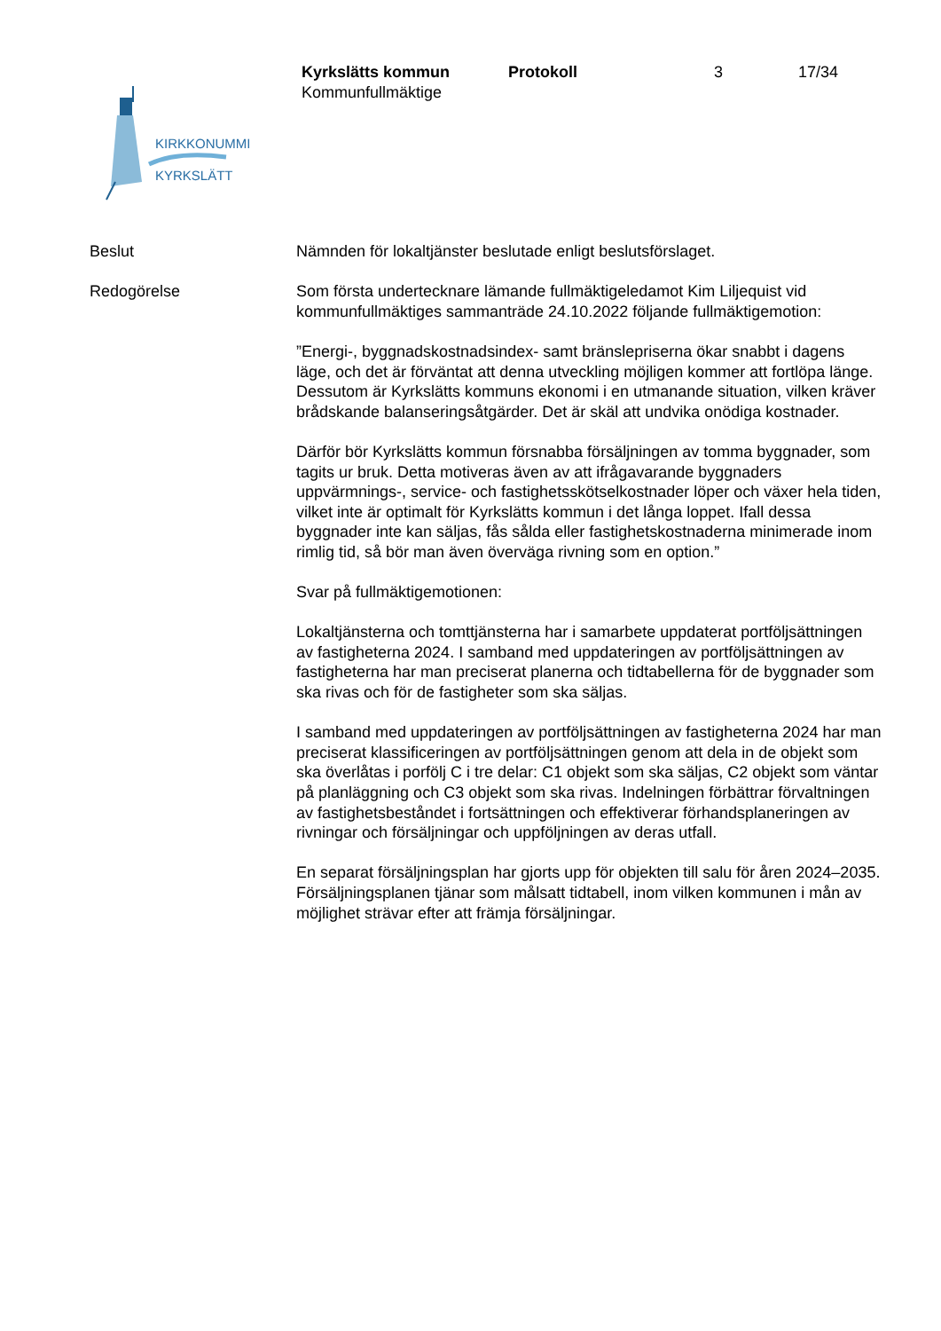KIRKKONUMMI
KYRKSLÄTT
Kyrkslätts kommun Protokoll 3 17/34
Kommunfullmäktige
Beslut Nämnden för lokaltjänster beslutade enligt beslutsförslaget.
Redogörelse Som första undertecknare lämande fullmäktigeledamot Kim Liljequist vid kommunfullmäktiges sammanträde 24.10.2022 följande fullmäktigemotion:
”Energi-, byggnadskostnadsindex- samt bränslepriserna ökar snabbt i dagens läge, och det är förväntat att denna utveckling möjligen kommer att fortlöpa länge. Dessutom är Kyrkslätts kommuns ekonomi i en utmanande situation, vilken kräver brådskande balanseringsåtgärder. Det är skäl att undvika onödiga kostnader.
Därför bör Kyrkslätts kommun försnabba försäljningen av tomma byggnader, som tagits ur bruk. Detta motiveras även av att ifrågavarande byggnaders uppvärmnings-, service- och fastighetsskötselkostnader löper och växer hela tiden, vilket inte är optimalt för Kyrkslätts kommun i det långa loppet. Ifall dessa byggnader inte kan säljas, fås sålda eller fastighetskostnaderna minimerade inom rimlig tid, så bör man även överväga rivning som en option.”
Svar på fullmäktigemotionen:
Lokaltjänsterna och tomttjänsterna har i samarbete uppdaterat portföljsättningen av fastigheterna 2024. I samband med uppdateringen av portföljsättningen av fastigheterna har man preciserat planerna och tidtabellerna för de byggnader som ska rivas och för de fastigheter som ska säljas.
I samband med uppdateringen av portföljsättningen av fastigheterna 2024 har man preciserat klassificeringen av portföljsättningen genom att dela in de objekt som ska överlåtas i porfölj C i tre delar: C1 objekt som ska säljas, C2 objekt som väntar på planläggning och C3 objekt som ska rivas. Indelningen förbättrar förvaltningen av fastighetsbeståndet i fortsättningen och effektiverar förhandsplaneringen av rivningar och försäljningar och uppföljningen av deras utfall.
En separat försäljningsplan har gjorts upp för objekten till salu för åren 2024–2035. Försäljningsplanen tjänar som målsatt tidtabell, inom vilken kommunen i mån av möjlighet strävar efter att främja försäljningar.